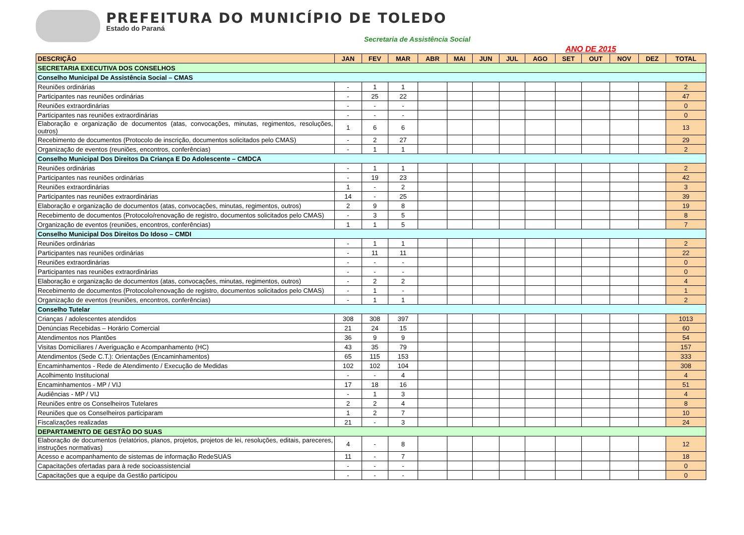PREFEITURA DO MUNICÍPIO DE TOLEDO
Estado do Paraná
Secretaria de Assistência Social
ANO DE 2015
| DESCRIÇÃO | JAN | FEV | MAR | ABR | MAI | JUN | JUL | AGO | SET | OUT | NOV | DEZ | TOTAL |
| --- | --- | --- | --- | --- | --- | --- | --- | --- | --- | --- | --- | --- | --- |
| SECRETARIA EXECUTIVA DOS CONSELHOS | | | | | | | | | | | | | |
| Conselho Municipal De Assistência Social – CMAS | | | | | | | | | | | | | |
| Reuniões ordinárias | - | 1 | 1 | | | | | | | | | | 2 |
| Participantes nas reuniões ordinárias | - | 25 | 22 | | | | | | | | | | 47 |
| Reuniões extraordinárias | - | - | - | | | | | | | | | | 0 |
| Participantes nas reuniões extraordinárias | - | - | - | | | | | | | | | | 0 |
| Elaboração e organização de documentos (atas, convocações, minutas, regimentos, resoluções, outros) | 1 | 6 | 6 | | | | | | | | | | 13 |
| Recebimento de documentos (Protocolo de inscrição, documentos solicitados pelo CMAS) | - | 2 | 27 | | | | | | | | | | 29 |
| Organização de eventos (reuniões, encontros, conferências) | - | 1 | 1 | | | | | | | | | | 2 |
| Conselho Municipal Dos Direitos Da Criança E Do Adolescente – CMDCA | | | | | | | | | | | | | |
| Reuniões ordinárias | - | 1 | 1 | | | | | | | | | | 2 |
| Participantes nas reuniões ordinárias | - | 19 | 23 | | | | | | | | | | 42 |
| Reuniões extraordinárias | 1 | - | 2 | | | | | | | | | | 3 |
| Participantes nas reuniões extraordinárias | 14 | - | 25 | | | | | | | | | | 39 |
| Elaboração e organização de documentos (atas, convocações, minutas, regimentos, outros) | 2 | 9 | 8 | | | | | | | | | | 19 |
| Recebimento de documentos (Protocolo/renovação de registro, documentos solicitados pelo CMAS) | - | 3 | 5 | | | | | | | | | | 8 |
| Organização de eventos (reuniões, encontros, conferências) | 1 | 1 | 5 | | | | | | | | | | 7 |
| Conselho Municipal Dos Direitos Do Idoso – CMDI | | | | | | | | | | | | | |
| Reuniões ordinárias | - | 1 | 1 | | | | | | | | | | 2 |
| Participantes nas reuniões ordinárias | - | 11 | 11 | | | | | | | | | | 22 |
| Reuniões extraordinárias | - | - | - | | | | | | | | | | 0 |
| Participantes nas reuniões extraordinárias | - | - | - | | | | | | | | | | 0 |
| Elaboração e organização de documentos (atas, convocações, minutas, regimentos, outros) | - | 2 | 2 | | | | | | | | | | 4 |
| Recebimento de documentos (Protocolo/renovação de registro, documentos solicitados pelo CMAS) | - | 1 | - | | | | | | | | | | 1 |
| Organização de eventos (reuniões, encontros, conferências) | - | 1 | 1 | | | | | | | | | | 2 |
| Conselho Tutelar | | | | | | | | | | | | | |
| Crianças / adolescentes atendidos | 308 | 308 | 397 | | | | | | | | | | 1013 |
| Denúncias Recebidas – Horário Comercial | 21 | 24 | 15 | | | | | | | | | | 60 |
| Atendimentos nos Plantões | 36 | 9 | 9 | | | | | | | | | | 54 |
| Visitas Domiciliares / Averiguação e Acompanhamento (HC) | 43 | 35 | 79 | | | | | | | | | | 157 |
| Atendimentos (Sede C.T.): Orientações (Encaminhamentos) | 65 | 115 | 153 | | | | | | | | | | 333 |
| Encaminhamentos - Rede de Atendimento / Execução de Medidas | 102 | 102 | 104 | | | | | | | | | | 308 |
| Acolhimento Institucional | - | - | 4 | | | | | | | | | | 4 |
| Encaminhamentos - MP / VIJ | 17 | 18 | 16 | | | | | | | | | | 51 |
| Audiências - MP / VIJ | - | 1 | 3 | | | | | | | | | | 4 |
| Reuniões entre os Conselheiros Tutelares | 2 | 2 | 4 | | | | | | | | | | 8 |
| Reuniões que os Conselheiros participaram | 1 | 2 | 7 | | | | | | | | | | 10 |
| Fiscalizações realizadas | 21 | - | 3 | | | | | | | | | | 24 |
| DEPARTAMENTO DE GESTÃO DO SUAS | | | | | | | | | | | | | |
| Elaboração de documentos (relatórios, planos, projetos, projetos de lei, resoluções, editais, pareceres, instruções normativas) | 4 | - | 8 | | | | | | | | | | 12 |
| Acesso e acompanhamento de sistemas de informação RedeSUAS | 11 | - | 7 | | | | | | | | | | 18 |
| Capacitações ofertadas para à rede socioassistencial | - | - | - | | | | | | | | | | 0 |
| Capacitações que a equipe da Gestão participou | - | - | - | | | | | | | | | | 0 |